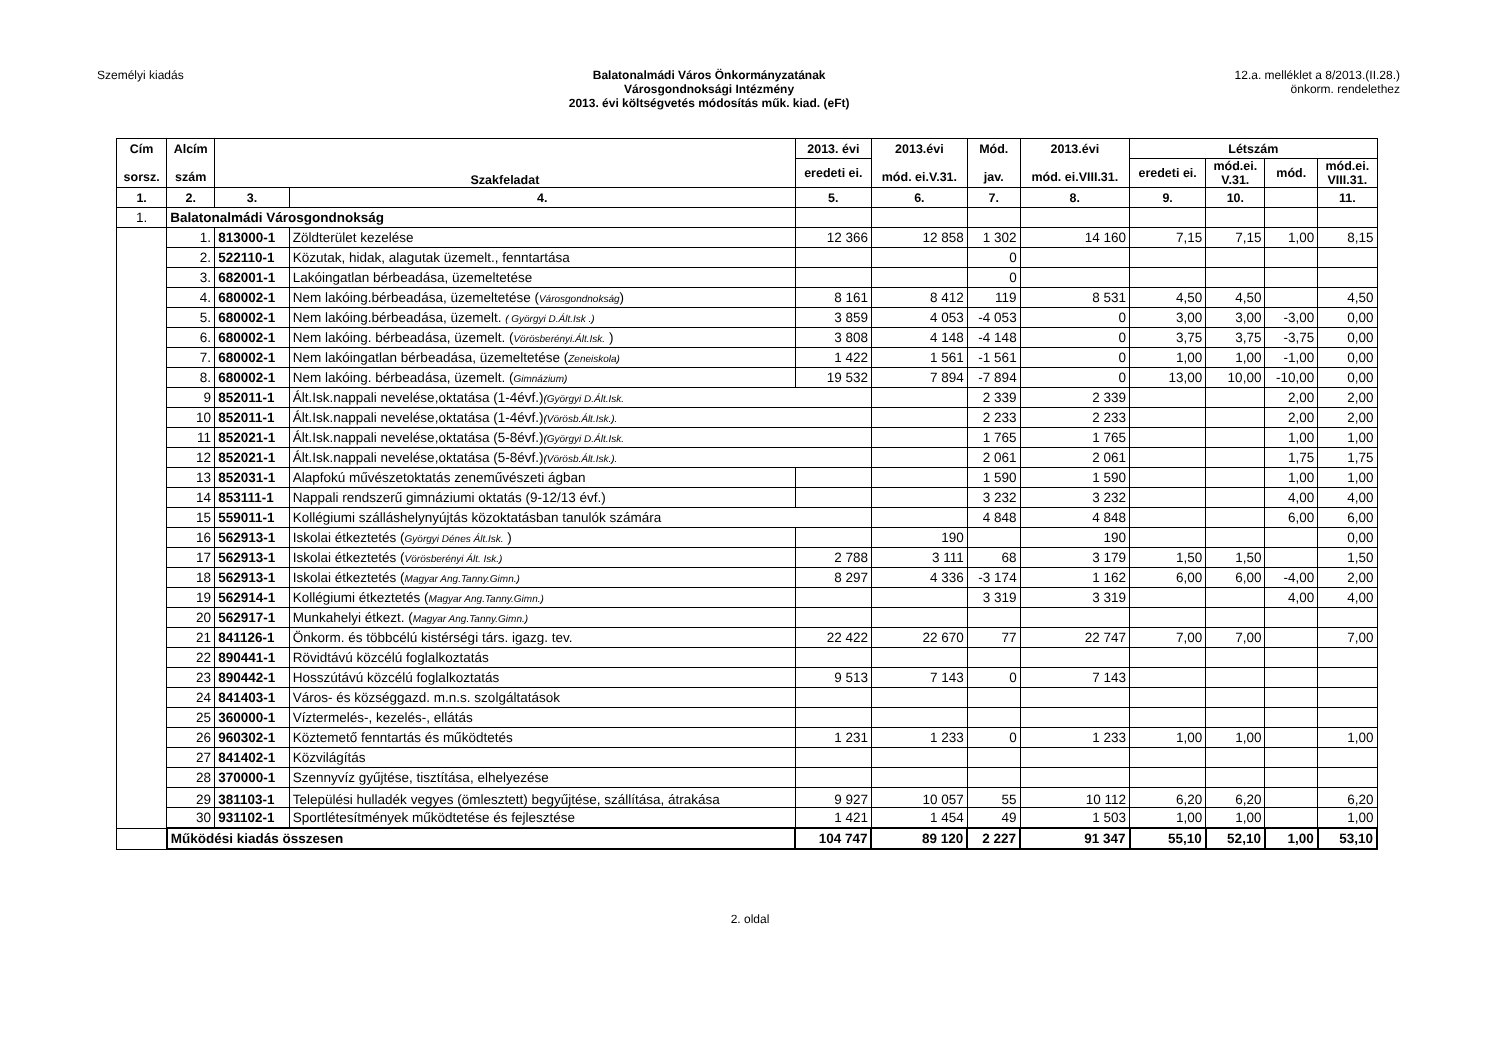Személyi kiadás Balatonalmádi Város Önkormányzatának
Városgondnoksági Intézmény
2013. évi költségvetés módosítás műk. kiad. (eFt)
12.a. melléklet a 8/2013.(II.28.)
önkorm. rendelethez
| Cím sorsz. | Alcím szám | Szakfeladat | | 2013. évi | 2013.évi mód. ei.V.31. | Mód. jav. | 2013.évi mód. ei.VIII.31. | Létszám | | | |
| --- | --- | --- | --- | --- | --- | --- | --- | --- | --- | --- | --- |
| | | | | eredeti ei. | | | | eredeti ei. | mód.ei. V.31. | mód. | mód.ei. VIII.31. |
| 1. | 2. | 3. | 4. | 5. | 6. | 7. | 8. | 9. | 10. | | 11. |
| 1. | Balatonalmádi Városgondnokság | | | | | | | | | | |
| | 1. | 813000-1 | Zöldterület kezelése | 12 366 | 12 858 | 1 302 | 14 160 | 7,15 | 7,15 | 1,00 | 8,15 |
| | 2. | 522110-1 | Közutak, hidak, alagutak üzemelt., fenntartása | | | 0 | | | | | |
| | 3. | 682001-1 | Lakóingatlan bérbeadása, üzemeltetése | | | 0 | | | | | |
| | 4. | 680002-1 | Nem lakóing.bérbeadása, üzemeltetése ( Városgondnokság ) | 8 161 | 8 412 | 119 | 8 531 | 4,50 | 4,50 | | 4,50 |
| | 5. | 680002-1 | Nem lakóing.bérbeadása, üzemelt. ( Györgyi D.Ált.Isk .) | 3 859 | 4 053 | -4 053 | 0 | 3,00 | 3,00 | -3,00 | 0,00 |
| | 6. | 680002-1 | Nem lakóing. bérbeadása, üzemelt. ( Vörösberényi.Ált.Isk. ) | 3 808 | 4 148 | -4 148 | 0 | 3,75 | 3,75 | -3,75 | 0,00 |
| | 7. | 680002-1 | Nem lakóingatlan bérbeadása, üzemeltetése ( Zeneiskola) | 1 422 | 1 561 | -1 561 | 0 | 1,00 | 1,00 | -1,00 | 0,00 |
| | 8. | 680002-1 | Nem lakóing. bérbeadása, üzemelt. ( Gimnázium) | 19 532 | 7 894 | -7 894 | 0 | 13,00 | 10,00 | -10,00 | 0,00 |
| | 9 | 852011-1 | Ált.Isk.nappali nevelése,oktatása (1-4évf.) (Györgyi D.Ált.Isk. | | | 2 339 | 2 339 | | | 2,00 | 2,00 |
| | 10 | 852011-1 | Ált.Isk.nappali nevelése,oktatása (1-4évf.) (Vörösb.Ált.Isk.). | | | 2 233 | 2 233 | | | 2,00 | 2,00 |
| | 11 | 852021-1 | Ált.Isk.nappali nevelése,oktatása (5-8évf.) (Györgyi D.Ált.Isk. | | | 1 765 | 1 765 | | | 1,00 | 1,00 |
| | 12 | 852021-1 | Ált.Isk.nappali nevelése,oktatása (5-8évf.) (Vörösb.Ált.Isk.). | | | 2 061 | 2 061 | | | 1,75 | 1,75 |
| | 13 | 852031-1 | Alapfokú művészetoktatás zeneművészeti ágban | | | 1 590 | 1 590 | | | 1,00 | 1,00 |
| | 14 | 853111-1 | Nappali rendszerű gimnáziumi oktatás (9-12/13 évf.) | | | 3 232 | 3 232 | | | 4,00 | 4,00 |
| | 15 | 559011-1 | Kollégiumi szálláshelynyújtás közoktatásban tanulók számára | | | 4 848 | 4 848 | | | 6,00 | 6,00 |
| | 16 | 562913-1 | Iskolai étkeztetés ( Györgyi Dénes Ált.Isk. ) | | 190 | | 190 | | | | 0,00 |
| | 17 | 562913-1 | Iskolai étkeztetés ( Vörösberényi Ált. Isk.) | 2 788 | 3 111 | 68 | 3 179 | 1,50 | 1,50 | | 1,50 |
| | 18 | 562913-1 | Iskolai étkeztetés ( Magyar Ang.Tanny.Gimn.) | 8 297 | 4 336 | -3 174 | 1 162 | 6,00 | 6,00 | -4,00 | 2,00 |
| | 19 | 562914-1 | Kollégiumi étkeztetés ( Magyar Ang.Tanny.Gimn.) | | | 3 319 | 3 319 | | | 4,00 | 4,00 |
| | 20 | 562917-1 | Munkahelyi étkezt. ( Magyar Ang.Tanny.Gimn.) | | | | | | | | |
| | 21 | 841126-1 | Önkorm. és többcélú kistérségi társ. igazg. tev. | 22 422 | 22 670 | 77 | 22 747 | 7,00 | 7,00 | | 7,00 |
| | 22 | 890441-1 | Rövidtávú közcélú foglalkoztatás | | | | | | | | |
| | 23 | 890442-1 | Hosszútávú közcélú foglalkoztatás | 9 513 | 7 143 | 0 | 7 143 | | | | |
| | 24 | 841403-1 | Város- és községgazd. m.n.s. szolgáltatások | | | | | | | | |
| | 25 | 360000-1 | Víztermelés-, kezelés-, ellátás | | | | | | | | |
| | 26 | 960302-1 | Köztemető fenntartás és működtetés | 1 231 | 1 233 | 0 | 1 233 | 1,00 | 1,00 | | 1,00 |
| | 27 | 841402-1 | Közvilágítás | | | | | | | | |
| | 28 | 370000-1 | Szennyvíz gyűjtése, tisztítása, elhelyezése | | | | | | | | |
| | 29 | 381103-1 | Települési hulladék vegyes (ömlesztett) begyűjtése, szállítása, átrakása | 9 927 | 10 057 | 55 | 10 112 | 6,20 | 6,20 | | 6,20 |
| | 30 | 931102-1 | Sportlétesítmények működtetése és fejlesztése | 1 421 | 1 454 | 49 | 1 503 | 1,00 | 1,00 | | 1,00 |
| | Működési kiadás összesen | | | 104 747 | 89 120 | 2 227 | 91 347 | 55,10 | 52,10 | 1,00 | 53,10 |
2. oldal